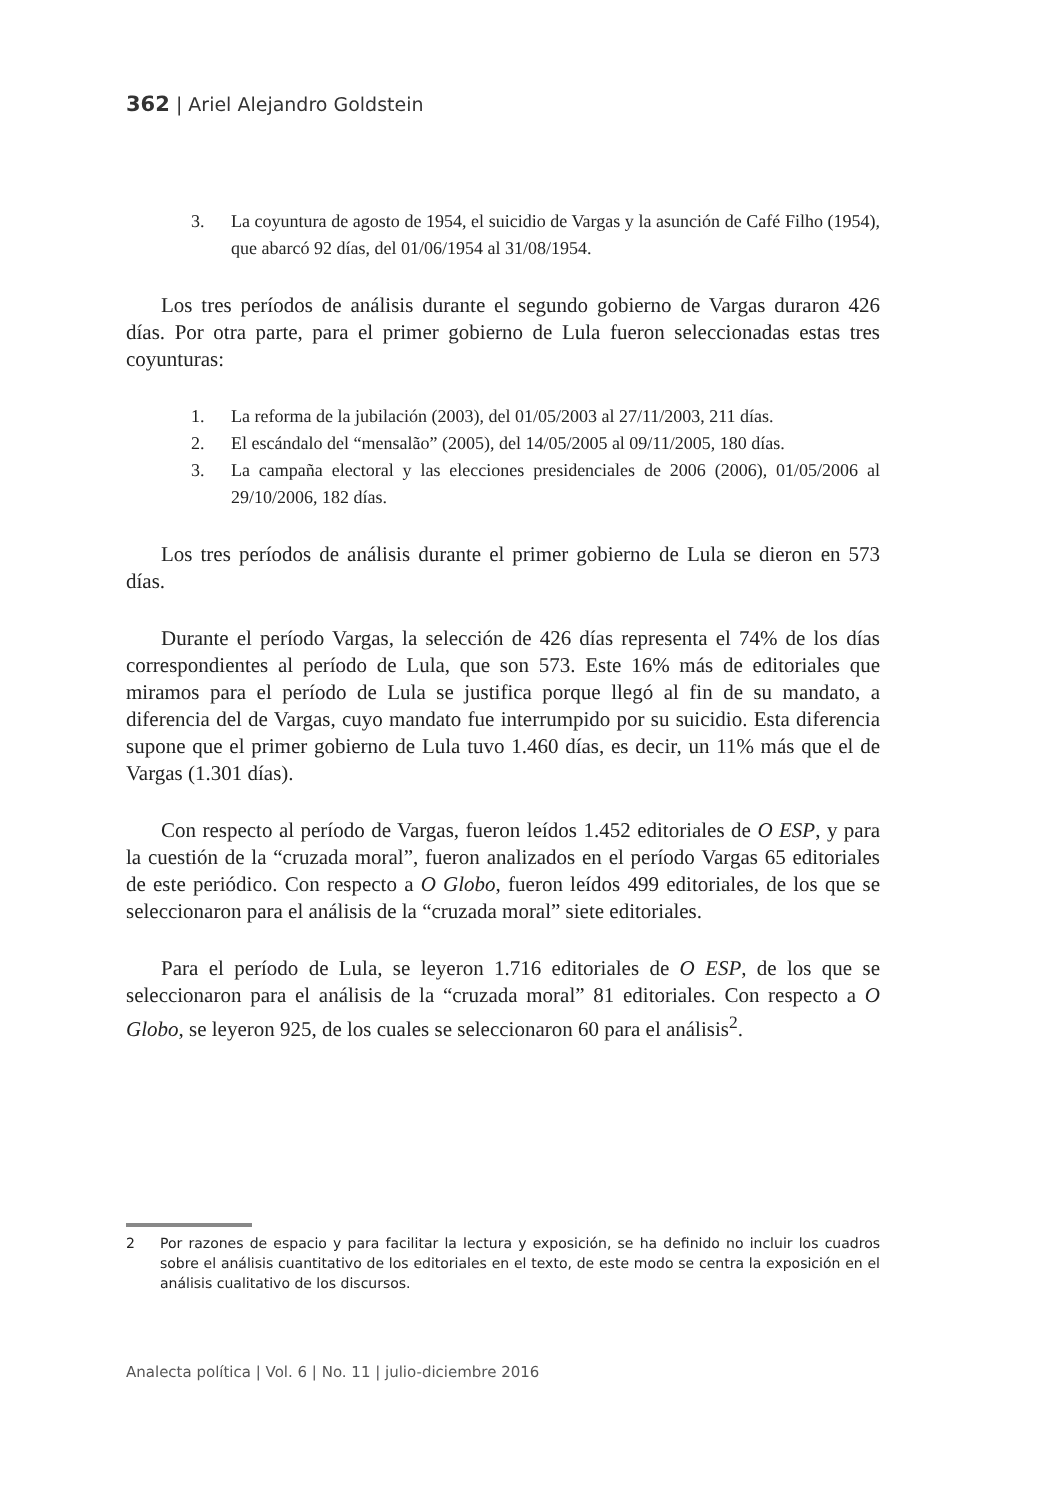362 | Ariel Alejandro Goldstein
3. La coyuntura de agosto de 1954, el suicidio de Vargas y la asunción de Café Filho (1954), que abarcó 92 días, del 01/06/1954 al 31/08/1954.
Los tres períodos de análisis durante el segundo gobierno de Vargas duraron 426 días. Por otra parte, para el primer gobierno de Lula fueron seleccionadas estas tres coyunturas:
1. La reforma de la jubilación (2003), del 01/05/2003 al 27/11/2003, 211 días.
2. El escándalo del “mensalão” (2005), del 14/05/2005 al 09/11/2005, 180 días.
3. La campaña electoral y las elecciones presidenciales de 2006 (2006), 01/05/2006 al 29/10/2006, 182 días.
Los tres períodos de análisis durante el primer gobierno de Lula se dieron en 573 días.
Durante el período Vargas, la selección de 426 días representa el 74% de los días correspondientes al período de Lula, que son 573. Este 16% más de editoriales que miramos para el período de Lula se justifica porque llegó al fin de su mandato, a diferencia del de Vargas, cuyo mandato fue interrumpido por su suicidio. Esta diferencia supone que el primer gobierno de Lula tuvo 1.460 días, es decir, un 11% más que el de Vargas (1.301 días).
Con respecto al período de Vargas, fueron leídos 1.452 editoriales de O ESP, y para la cuestión de la “cruzada moral”, fueron analizados en el período Vargas 65 editoriales de este periódico. Con respecto a O Globo, fueron leídos 499 editoriales, de los que se seleccionaron para el análisis de la “cruzada moral” siete editoriales.
Para el período de Lula, se leyeron 1.716 editoriales de O ESP, de los que se seleccionaron para el análisis de la “cruzada moral” 81 editoriales. Con respecto a O Globo, se leyeron 925, de los cuales se seleccionaron 60 para el análisis<sup>2</sup>.
2 Por razones de espacio y para facilitar la lectura y exposición, se ha definido no incluir los cuadros sobre el análisis cuantitativo de los editoriales en el texto, de este modo se centra la exposición en el análisis cualitativo de los discursos.
Analecta política | Vol. 6 | No. 11 | julio-diciembre 2016